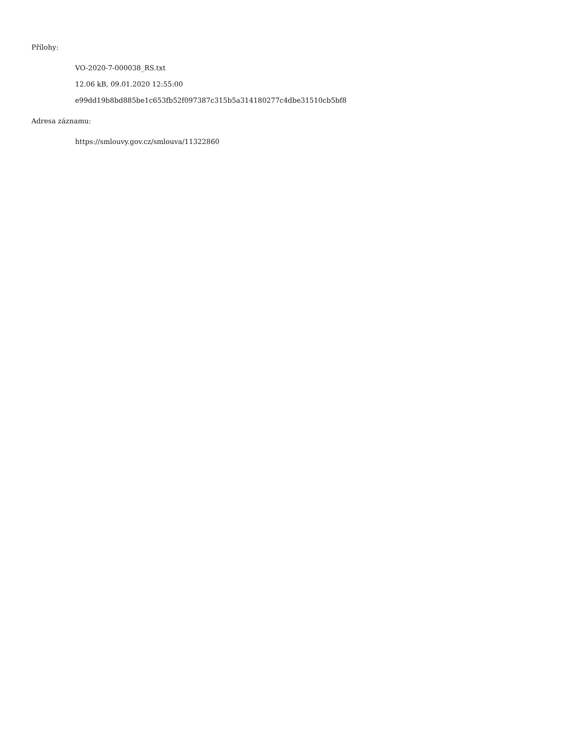Přílohy:
VO-2020-7-000038_RS.txt
12.06 kB, 09.01.2020 12:55:00
e99dd19b8bd885be1c653fb52f097387c315b5a314180277c4dbe31510cb5bf8
Adresa záznamu:
https://smlouvy.gov.cz/smlouva/11322860